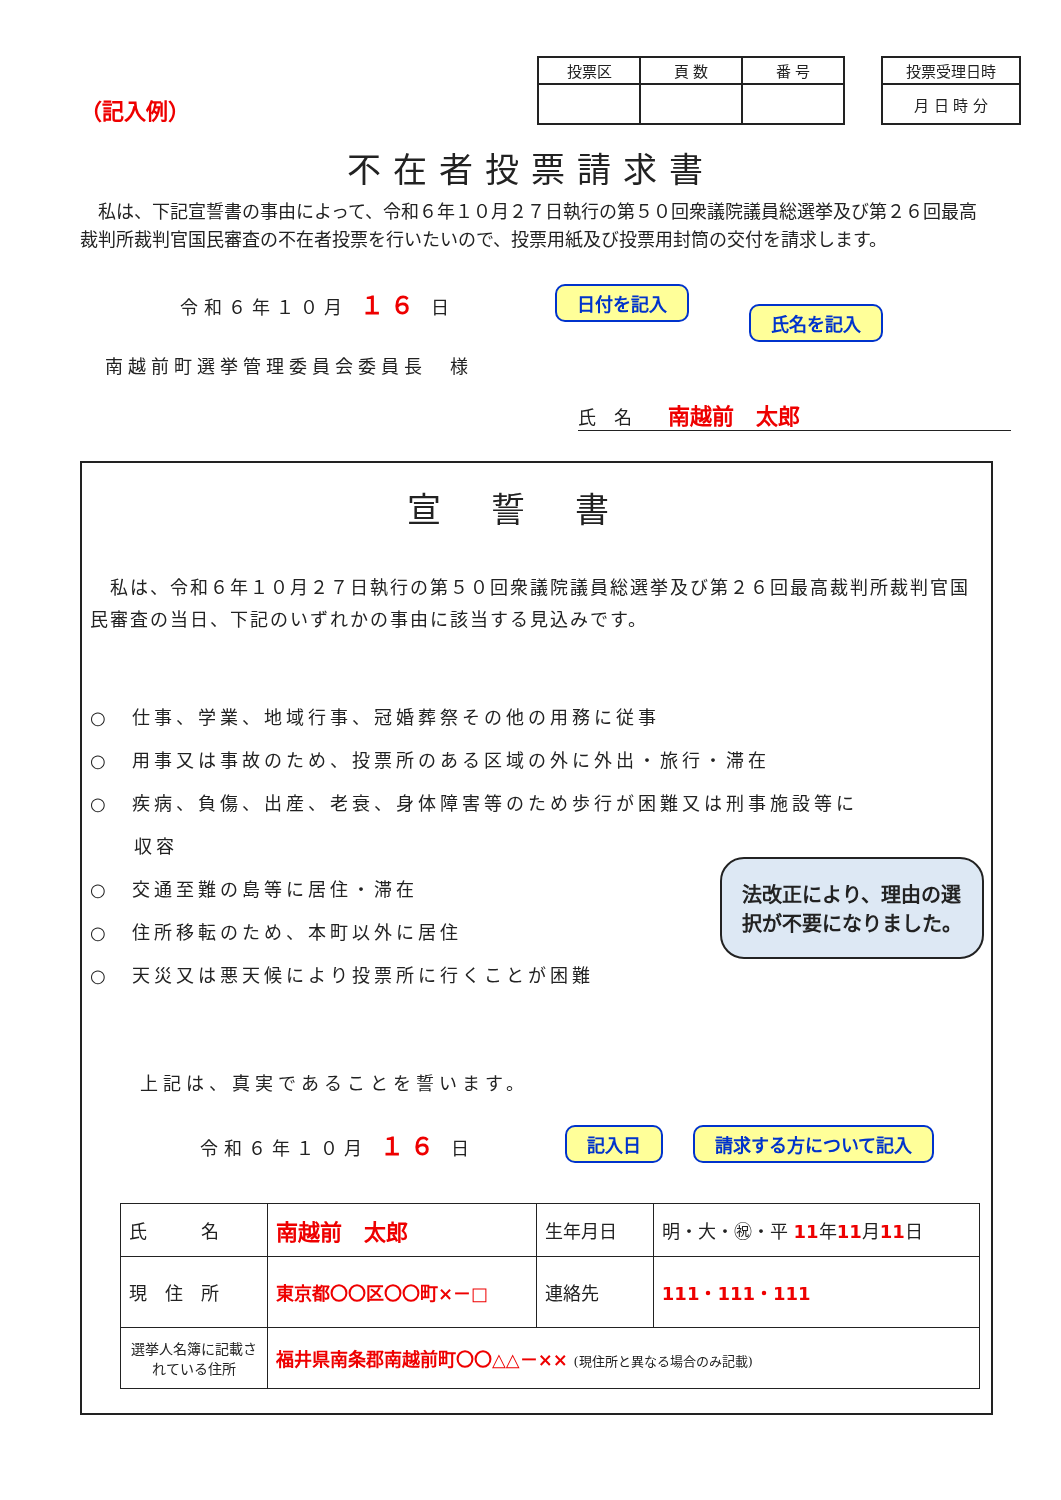（記入例）
| 投票区 | 頁 数 | 番 号 |
| --- | --- | --- |
| 投票受理日時 |
| --- |
| 月 日 時 分 |
不在者投票請求書
　私は、下記宣誓書の事由によって、令和６年１０月２７日執行の第５０回衆議院議員総選挙及び第２６回最高裁判所裁判官国民審査の不在者投票を行いたいので、投票用紙及び投票用封筒の交付を請求します。
令和６年１０月 １６ 日 日付を記入 氏名を記入
南越前町選挙管理委員会委員長　様
氏　名　　南越前　太郎
宣誓書
　私は、令和６年１０月２７日執行の第５０回衆議院議員総選挙及び第２６回最高裁判所裁判官国民審査の当日、下記のいずれかの事由に該当する見込みです。
○　仕事、学業、地域行事、冠婚葬祭その他の用務に従事
○　用事又は事故のため、投票所のある区域の外に外出・旅行・滞在
○　疾病、負傷、出産、老衰、身体障害等のため歩行が困難又は刑事施設等に
　　収容
○　交通至難の島等に居住・滞在
○　住所移転のため、本町以外に居住
○　天災又は悪天候により投票所に行くことが困難
法改正により、理由の選択が不要になりました。
上記は、真実であることを誓います。
令和６年１０月 １６ 日 記入日 請求する方について記入
| 氏 名 | 南越前 太郎 | 生年月日 | 明・大・㊗・平 11 年 11 月 11 日 |
| 現 住 所 | 東京都〇〇区〇〇町×－□ | 連絡先 | 111・111・111 |
| 選挙人名簿に記載されている住所 | 福井県南条郡南越前町〇〇△△－×× (現住所と異なる場合のみ記載) | | |